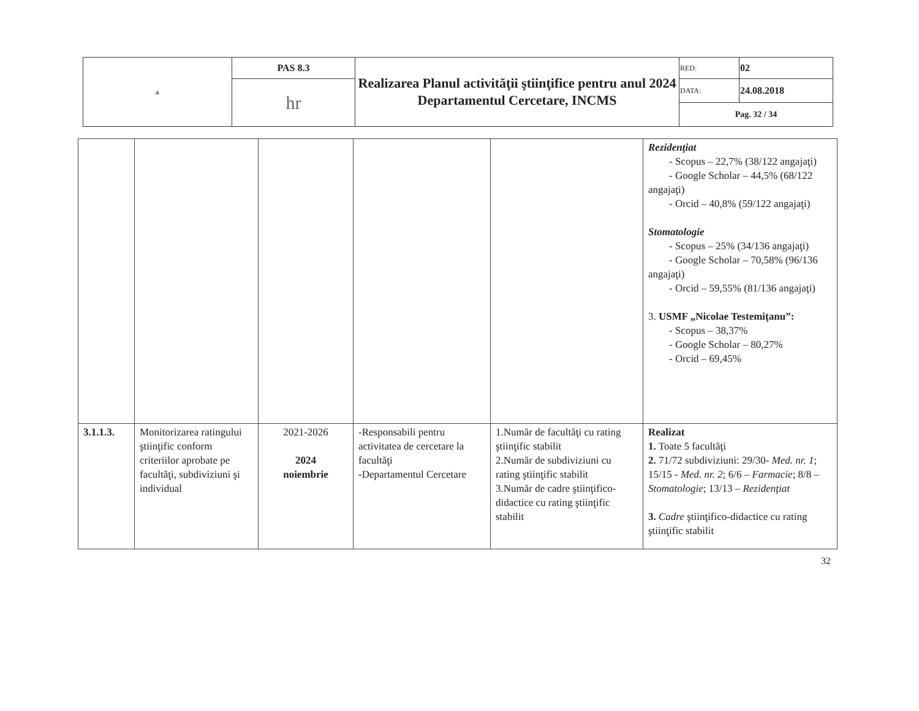| ▲ | PAS 8.3 | Realizarea Planul activităţii ştiinţifice pentru anul 2024 Departamentul Cercetare, INCMS | RED: | 02 |
| | hr | | DATA: | 24.08.2018 |
| | | | Pag. 32 / 34 | |
| | | | | | Rezidenţiat - Scopus – 22,7% (38/122 angajaţi) - Google Scholar – 44,5% (68/122 angajaţi) - Orcid – 40,8% (59/122 angajaţi) Stomatologie - Scopus – 25% (34/136 angajaţi) - Google Scholar – 70,58% (96/136 angajaţi) - Orcid – 59,55% (81/136 angajaţi) 3. USMF „Nicolae Testemiţanu”: - Scopus – 38,37% - Google Scholar – 80,27% - Orcid – 69,45% |
| 3.1.1.3. | Monitorizarea ratingului ştiinţific conform criteriilor aprobate pe facultăţi, subdiviziuni şi individual | 2021-2026 2024 noiembrie | -Responsabili pentru activitatea de cercetare la facultăţi -Departamentul Cercetare | 1.Număr de facultăţi cu rating ştiinţific stabilit 2.Număr de subdiviziuni cu rating ştiinţific stabilit 3.Număr de cadre ştiinţifico-didactice cu rating ştiinţific stabilit | Realizat 1. Toate 5 facultăţi 2. 71/72 subdiviziuni: 29/30- Med. nr. 1 ; 15/15 - Med. nr. 2 ; 6/6 – Farmacie ; 8/8 – Stomatologie ; 13/13 – Rezidenţiat 3. Cadre ştiinţifico-didactice cu rating ştiinţific stabilit |
32